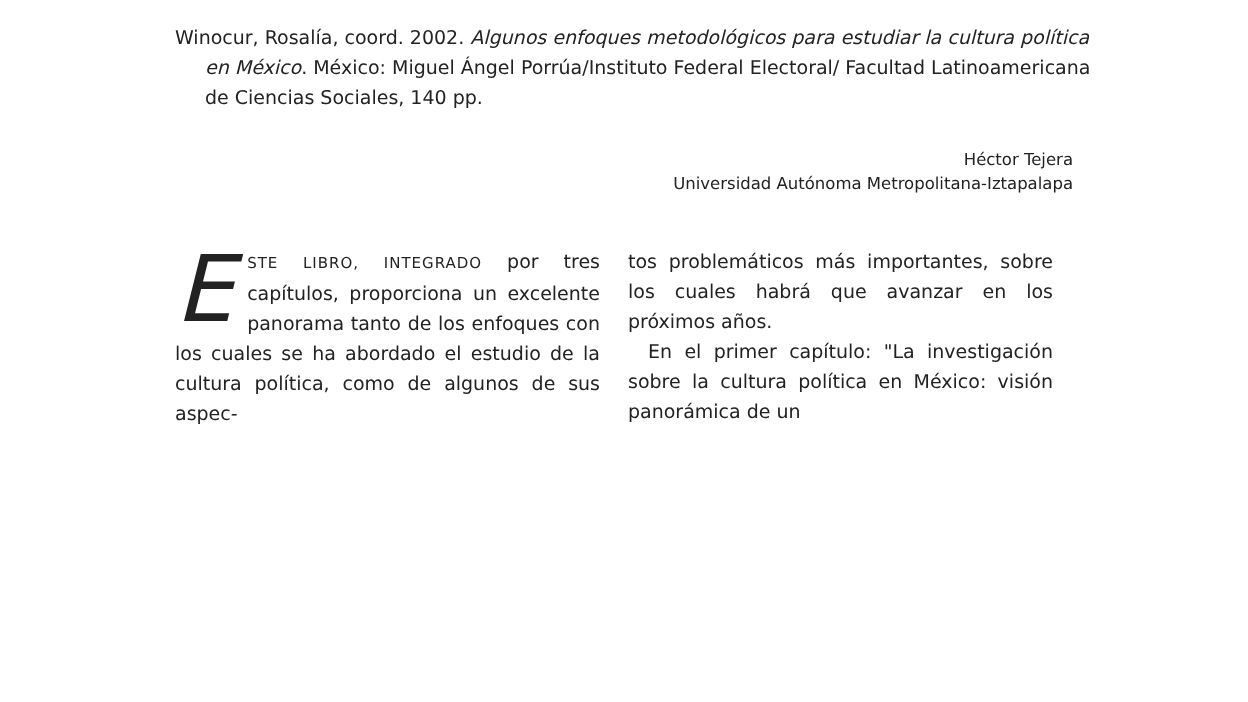Winocur, Rosalía, coord. 2002. Algunos enfoques metodológicos para estudiar la cultura política en México. México: Miguel Ángel Porrúa/Instituto Federal Electoral/ Facultad Latinoamericana de Ciencias Sociales, 140 pp.
Héctor Tejera
Universidad Autónoma Metropolitana-Iztapalapa
ESTE LIBRO, INTEGRADO por tres capítulos, proporciona un excelente panorama tanto de los enfoques con los cuales se ha abordado el estudio de la cultura política, como de algunos de sus aspec-
tos problemáticos más importantes, sobre los cuales habrá que avanzar en los próximos años.
En el primer capítulo: "La investigación sobre la cultura política en México: visión panorámica de un